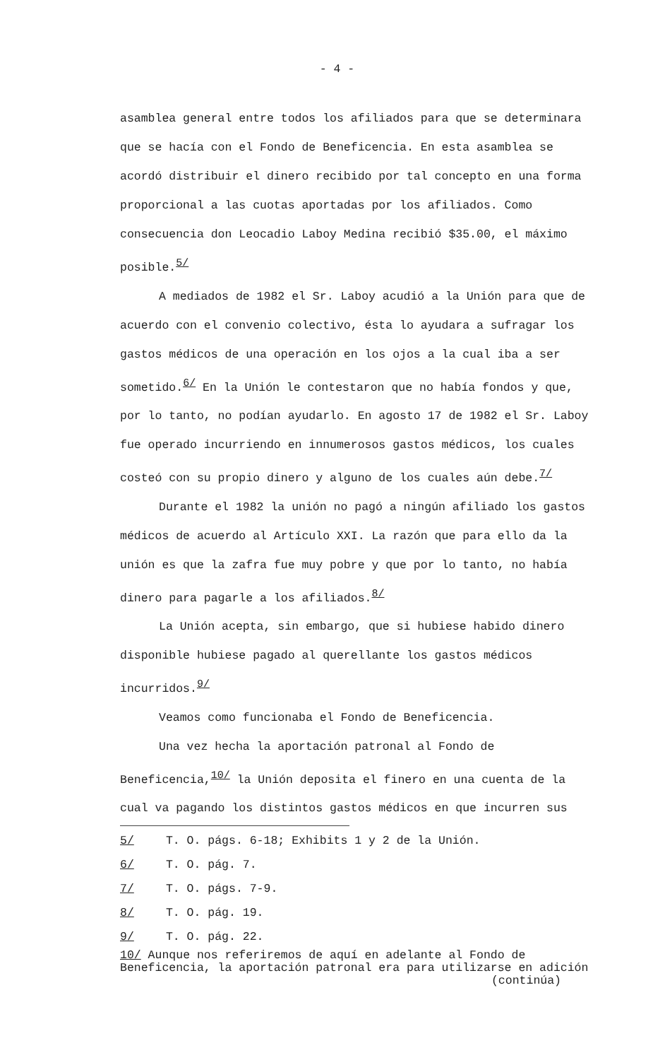- 4 -
asamblea general entre todos los afiliados para que se determinara que se hacía con el Fondo de Beneficencia. En esta asamblea se acordó distribuir el dinero recibido por tal concepto en una forma proporcional a las cuotas aportadas por los afiliados. Como consecuencia don Leocadio Laboy Medina recibió $35.00, el máximo posible.<sup>5/</sup>
A mediados de 1982 el Sr. Laboy acudió a la Unión para que de acuerdo con el convenio colectivo, ésta lo ayudara a sufragar los gastos médicos de una operación en los ojos a la cual iba a ser sometido.<sup>6/</sup> En la Unión le contestaron que no había fondos y que, por lo tanto, no podían ayudarlo. En agosto 17 de 1982 el Sr. Laboy fue operado incurriendo en innumerosos gastos médicos, los cuales costeó con su propio dinero y alguno de los cuales aún debe.<sup>7/</sup>
Durante el 1982 la unión no pagó a ningún afiliado los gastos médicos de acuerdo al Artículo XXI. La razón que para ello da la unión es que la zafra fue muy pobre y que por lo tanto, no había dinero para pagarle a los afiliados.<sup>8/</sup>
La Unión acepta, sin embargo, que si hubiese habido dinero disponible hubiese pagado al querellante los gastos médicos incurridos.<sup>9/</sup>
Veamos como funcionaba el Fondo de Beneficencia.
Una vez hecha la aportación patronal al Fondo de Beneficencia,<sup>10/</sup> la Unión deposita el finero en una cuenta de la cual va pagando los distintos gastos médicos en que incurren sus
5/ T. O. págs. 6-18; Exhibits 1 y 2 de la Unión.
6/ T. O. pág. 7.
7/ T. O. págs. 7-9.
8/ T. O. pág. 19.
9/ T. O. pág. 22.
10/ Aunque nos referiremos de aquí en adelante al Fondo de Beneficencia, la aportación patronal era para utilizarse en adición
(continúa)